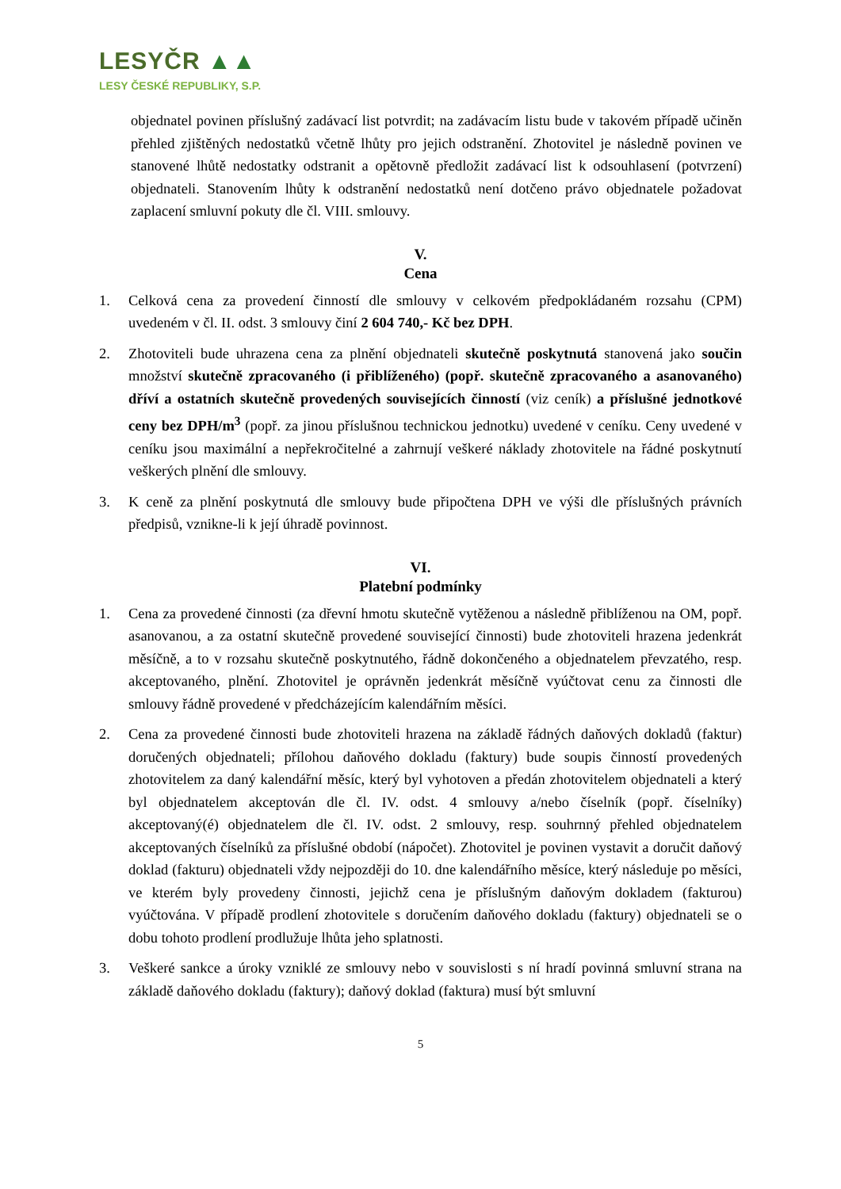LESYČR ▲▲
LESY ČESKÉ REPUBLIKY, S.P.
objednatel povinen příslušný zadávací list potvrdit; na zadávacím listu bude v takovém případě učiněn přehled zjištěných nedostatků včetně lhůty pro jejich odstranění. Zhotovitel je následně povinen ve stanovené lhůtě nedostatky odstranit a opětovně předložit zadávací list k odsouhlasení (potvrzení) objednateli. Stanovením lhůty k odstranění nedostatků není dotčeno právo objednatele požadovat zaplacení smluvní pokuty dle čl. VIII. smlouvy.
V.
Cena
1. Celková cena za provedení činností dle smlouvy v celkovém předpokládaném rozsahu (CPM) uvedeném v čl. II. odst. 3 smlouvy činí 2 604 740,- Kč bez DPH.
2. Zhotoviteli bude uhrazena cena za plnění objednateli skutečně poskytnutá stanovená jako součin množství skutečně zpracovaného (i přiblíženého) (popř. skutečně zpracovaného a asanovaného) dříví a ostatních skutečně provedených souvisejících činností (viz ceník) a příslušné jednotkové ceny bez DPH/m<sup>3</sup> (popř. za jinou příslušnou technickou jednotku) uvedené v ceníku. Ceny uvedené v ceníku jsou maximální a nepřekročitelné a zahrnují veškeré náklady zhotovitele na řádné poskytnutí veškerých plnění dle smlouvy.
3. K ceně za plnění poskytnutá dle smlouvy bude připočtena DPH ve výši dle příslušných právních předpisů, vznikne-li k její úhradě povinnost.
VI.
Platební podmínky
1. Cena za provedené činnosti (za dřevní hmotu skutečně vytěženou a následně přiblíženou na OM, popř. asanovanou, a za ostatní skutečně provedené související činnosti) bude zhotoviteli hrazena jedenkrát měsíčně, a to v rozsahu skutečně poskytnutého, řádně dokončeného a objednatelem převzatého, resp. akceptovaného, plnění. Zhotovitel je oprávněn jedenkrát měsíčně vyúčtovat cenu za činnosti dle smlouvy řádně provedené v předcházejícím kalendářním měsíci.
2. Cena za provedené činnosti bude zhotoviteli hrazena na základě řádných daňových dokladů (faktur) doručených objednateli; přílohou daňového dokladu (faktury) bude soupis činností provedených zhotovitelem za daný kalendářní měsíc, který byl vyhotoven a předán zhotovitelem objednateli a který byl objednatelem akceptován dle čl. IV. odst. 4 smlouvy a/nebo číselník (popř. číselníky) akceptovaný(é) objednatelem dle čl. IV. odst. 2 smlouvy, resp. souhrnný přehled objednatelem akceptovaných číselníků za příslušné období (nápočet). Zhotovitel je povinen vystavit a doručit daňový doklad (fakturu) objednateli vždy nejpozději do 10. dne kalendářního měsíce, který následuje po měsíci, ve kterém byly provedeny činnosti, jejichž cena je příslušným daňovým dokladem (fakturou) vyúčtována. V případě prodlení zhotovitele s doručením daňového dokladu (faktury) objednateli se o dobu tohoto prodlení prodlužuje lhůta jeho splatnosti.
3. Veškeré sankce a úroky vzniklé ze smlouvy nebo v souvislosti s ní hradí povinná smluvní strana na základě daňového dokladu (faktury); daňový doklad (faktura) musí být smluvní
5